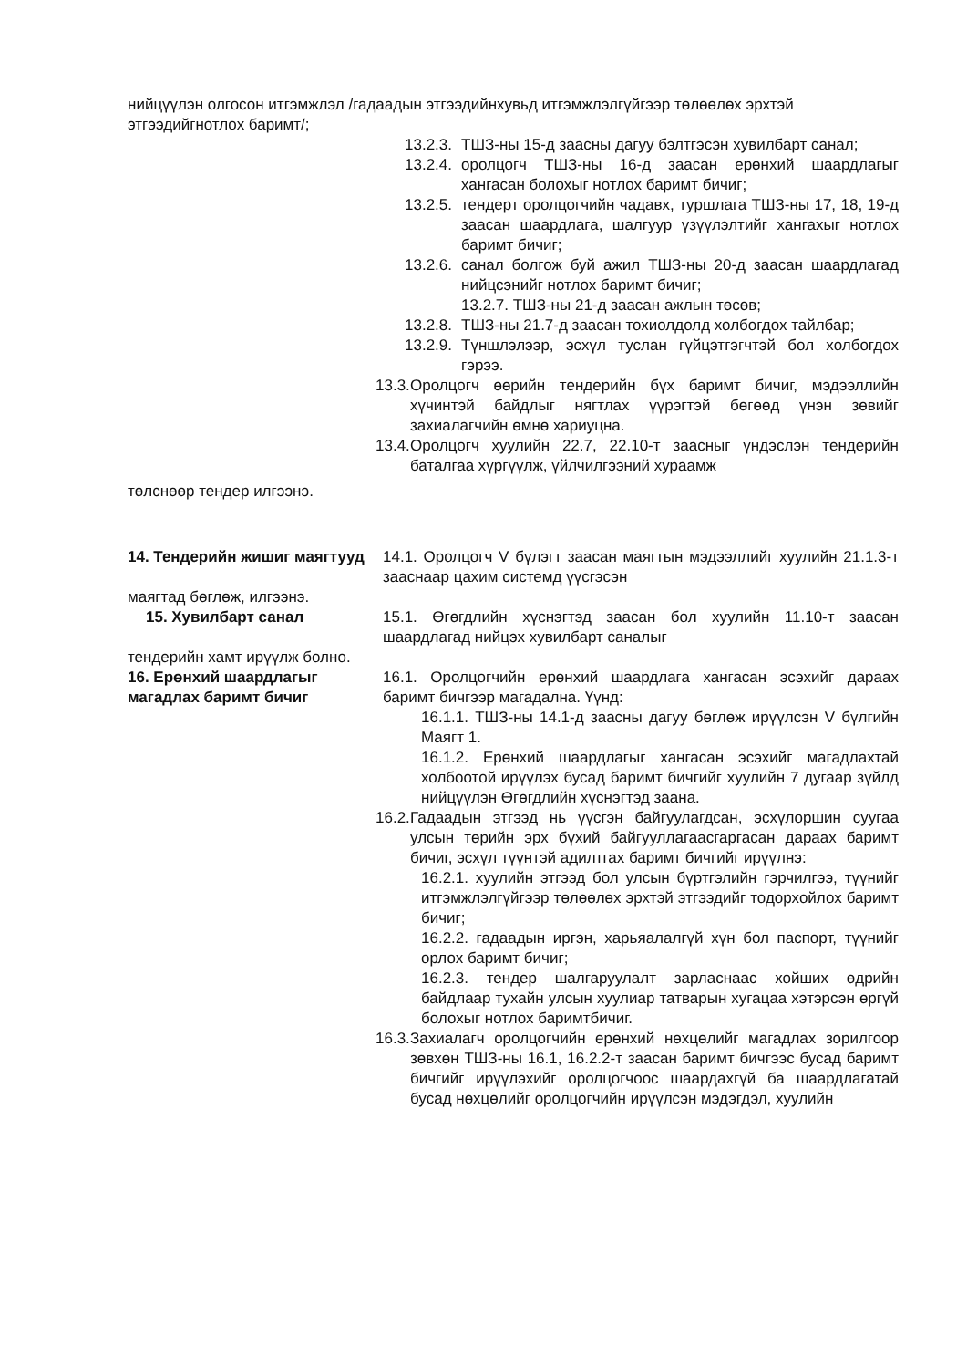нийцүүлэн олгосон итгэмжлэл /гадаадын этгээдийнхувьд итгэмжлэлгүйгээр төлөөлөх эрхтэй этгээдийгнотлох баримт/;
13.2.3. ТШЗ-ны 15-д заасны дагуу бэлтгэсэн хувилбарт санал;
13.2.4. оролцогч ТШЗ-ны 16-д заасан ерөнхий шаардлагыг хангасан болохыг нотлох баримт бичиг;
13.2.5. тендерт оролцогчийн чадавх, туршлага ТШЗ-ны 17, 18, 19-д заасан шаардлага, шалгуур үзүүлэлтийг хангахыг нотлох баримт бичиг;
13.2.6. санал болгож буй ажил ТШЗ-ны 20-д заасан шаардлагад нийцсэнийг нотлох баримт бичиг;
13.2.7. ТШЗ-ны 21-д заасан ажлын төсөв;
13.2.8. ТШЗ-ны 21.7-д заасан тохиолдолд холбогдох тайлбар;
13.2.9. Түншлэлээр, эсхүл туслан гүйцэтгэгчтэй бол холбогдох гэрээ.
13.3. Оролцогч өөрийн тендерийн бүх баримт бичиг, мэдээллийн хүчинтэй байдлыг нягтлах үүрэгтэй бөгөөд үнэн зөвийг захиалагчийн өмнө хариуцна.
13.4. Оролцогч хуулийн 22.7, 22.10-т заасныг үндэслэн тендерийн баталгаа хүргүүлж, үйлчилгээний хураамж
төлснөөр тендер илгээнэ.
14. Тендерийн жишиг маягтууд 14.1. Оролцогч V бүлэгт заасан маягтын мэдээллийг хуулийн 21.1.3-т зааснаар цахим системд үүсгэсэн
маягтад бөглөж, илгээнэ.
15. Хувилбарт санал 15.1. Өгөгдлийн хүснэгтэд заасан бол хуулийн 11.10-т заасан шаардлагад нийцэх хувилбарт саналыг
тендерийн хамт ирүүлж болно.
16. Ерөнхий шаардлагыг магадлах баримт бичиг 16.1. Оролцогчийн ерөнхий шаардлага хангасан эсэхийг дараах баримт бичгээр магадална. Үүнд:
16.1.1. ТШЗ-ны 14.1-д заасны дагуу бөглөж ирүүлсэн V бүлгийн Маягт 1.
16.1.2. Ерөнхий шаардлагыг хангасан эсэхийг магадлахтай холбоотой ирүүлэх бусад баримт бичгийг хуулийн 7 дугаар зүйлд нийцүүлэн Өгөгдлийн хүснэгтэд заана.
16.2. Гадаадын этгээд нь үүсгэн байгуулагдсан, эсхүлоршин суугаа улсын төрийн эрх бүхий байгууллагаасгаргасан дараах баримт бичиг, эсхүл түүнтэй адилтгах баримт бичгийг ирүүлнэ:
16.2.1. хуулийн этгээд бол улсын бүртгэлийн гэрчилгээ, түүнийг итгэмжлэлгүйгээр төлөөлөх эрхтэй этгээдийг тодорхойлох баримт бичиг;
16.2.2. гадаадын иргэн, харьяалалгүй хүн бол паспорт, түүнийг орлох баримт бичиг;
16.2.3. тендер шалгаруулалт зарласнаас хойших өдрийн байдлаар тухайн улсын хуулиар татварын хугацаа хэтэрсэн өргүй болохыг нотлох баримтбичиг.
16.3. Захиалагч оролцогчийн ерөнхий нөхцөлийг магадлах зорилгоор зөвхөн ТШЗ-ны 16.1, 16.2.2-т заасан баримт бичгээс бусад баримт бичгийг ирүүлэхийг оролцогчоос шаардахгүй ба шаардлагатай бусад нөхцөлийг оролцогчийн ирүүлсэн мэдэгдэл, хуулийн